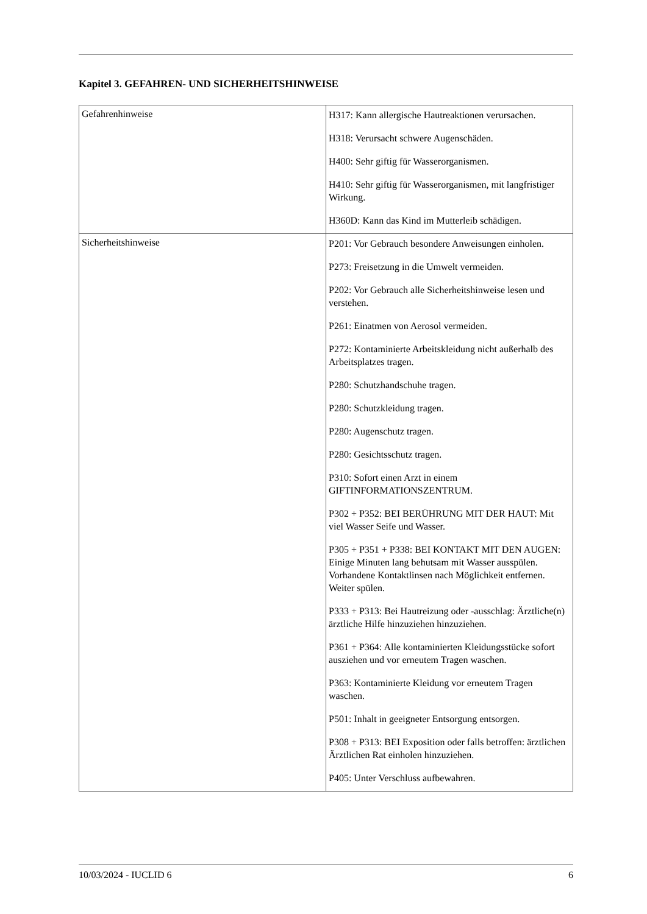Kapitel 3. GEFAHREN- UND SICHERHEITSHINWEISE
| Gefahrenhinweise | H317: Kann allergische Hautreaktionen verursachen. H318: Verursacht schwere Augenschäden. H400: Sehr giftig für Wasserorganismen. H410: Sehr giftig für Wasserorganismen, mit langfristiger Wirkung. H360D: Kann das Kind im Mutterleib schädigen. |
| Sicherheitshinweise | P201: Vor Gebrauch besondere Anweisungen einholen. P273: Freisetzung in die Umwelt vermeiden. P202: Vor Gebrauch alle Sicherheitshinweise lesen und verstehen. P261: Einatmen von Aerosol vermeiden. P272: Kontaminierte Arbeitskleidung nicht außerhalb des Arbeitsplatzes tragen. P280: Schutzhandschuhe tragen. P280: Schutzkleidung tragen. P280: Augenschutz tragen. P280: Gesichtsschutz tragen. P310: Sofort einen Arzt in einem GIFTINFORMATIONSZENTRUM. P302 + P352: BEI BERÜHRUNG MIT DER HAUT: Mit viel Wasser Seife und Wasser. P305 + P351 + P338: BEI KONTAKT MIT DEN AUGEN: Einige Minuten lang behutsam mit Wasser ausspülen. Vorhandene Kontaktlinsen nach Möglichkeit entfernen. Weiter spülen. P333 + P313: Bei Hautreizung oder -ausschlag: Ärztliche(n) ärztliche Hilfe hinzuziehen hinzuziehen. P361 + P364: Alle kontaminierten Kleidungsstücke sofort ausziehen und vor erneutem Tragen waschen. P363: Kontaminierte Kleidung vor erneutem Tragen waschen. P501: Inhalt in geeigneter Entsorgung entsorgen. P308 + P313: BEI Exposition oder falls betroffen: ärztlichen Ärztlichen Rat einholen hinzuziehen. P405: Unter Verschluss aufbewahren. |
10/03/2024 - IUCLID 6 6